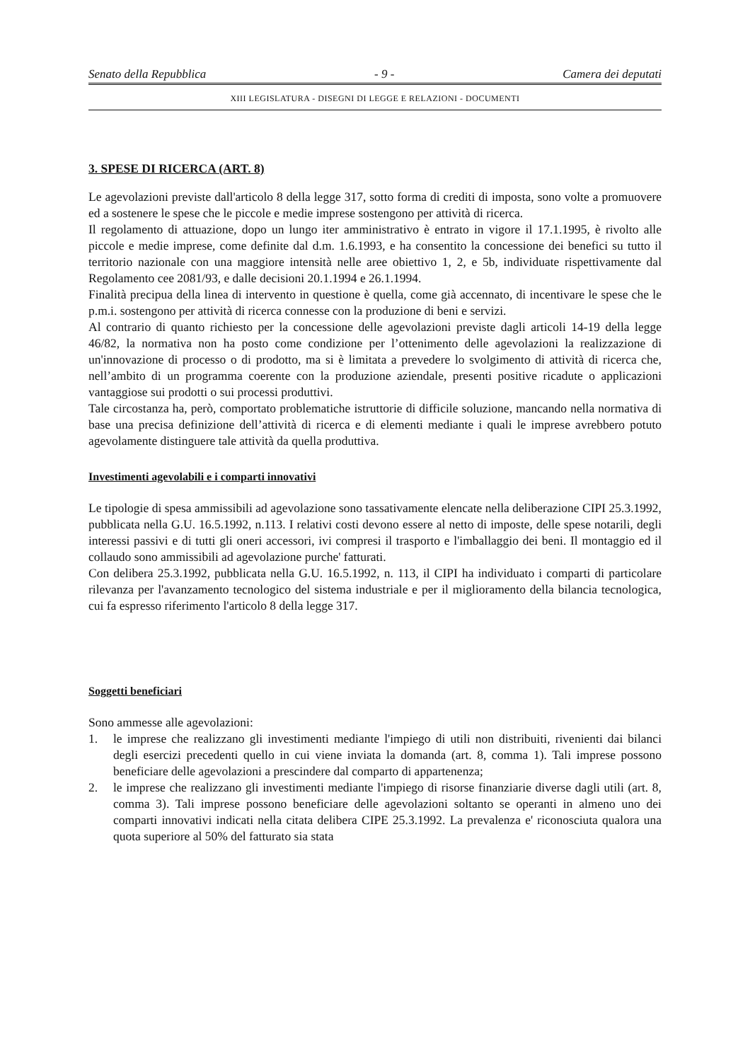Senato della Repubblica - 9 - Camera dei deputati
XIII LEGISLATURA - DISEGNI DI LEGGE E RELAZIONI - DOCUMENTI
3. SPESE DI RICERCA (ART. 8)
Le agevolazioni previste dall'articolo 8 della legge 317, sotto forma di crediti di imposta, sono volte a promuovere ed a sostenere le spese che le piccole e medie imprese sostengono per attività di ricerca.
Il regolamento di attuazione, dopo un lungo iter amministrativo è entrato in vigore il 17.1.1995, è rivolto alle piccole e medie imprese, come definite dal d.m. 1.6.1993, e ha consentito la concessione dei benefici su tutto il territorio nazionale con una maggiore intensità nelle aree obiettivo 1, 2, e 5b, individuate rispettivamente dal Regolamento cee 2081/93, e dalle decisioni 20.1.1994 e 26.1.1994.
Finalità precipua della linea di intervento in questione è quella, come già accennato, di incentivare le spese che le p.m.i. sostengono per attività di ricerca connesse con la produzione di beni e servizi.
Al contrario di quanto richiesto per la concessione delle agevolazioni previste dagli articoli 14-19 della legge 46/82, la normativa non ha posto come condizione per l’ottenimento delle agevolazioni la realizzazione di un'innovazione di processo o di prodotto, ma si è limitata a prevedere lo svolgimento di attività di ricerca che, nell’ambito di un programma coerente con la produzione aziendale, presenti positive ricadute o applicazioni vantaggiose sui prodotti o sui processi produttivi.
Tale circostanza ha, però, comportato problematiche istruttorie di difficile soluzione, mancando nella normativa di base una precisa definizione dell’attività di ricerca e di elementi mediante i quali le imprese avrebbero potuto agevolamente distinguere tale attività da quella produttiva.
Investimenti agevolabili e i comparti innovativi
Le tipologie di spesa ammissibili ad agevolazione sono tassativamente elencate nella deliberazione CIPI 25.3.1992, pubblicata nella G.U. 16.5.1992, n.113. I relativi costi devono essere al netto di imposte, delle spese notarili, degli interessi passivi e di tutti gli oneri accessori, ivi compresi il trasporto e l'imballaggio dei beni. Il montaggio ed il collaudo sono ammissibili ad agevolazione purche' fatturati.
Con delibera 25.3.1992, pubblicata nella G.U. 16.5.1992, n. 113, il CIPI ha individuato i comparti di particolare rilevanza per l'avanzamento tecnologico del sistema industriale e per il miglioramento della bilancia tecnologica, cui fa espresso riferimento l'articolo 8 della legge 317.
Soggetti beneficiari
Sono ammesse alle agevolazioni:
1. le imprese che realizzano gli investimenti mediante l'impiego di utili non distribuiti, rivenienti dai bilanci degli esercizi precedenti quello in cui viene inviata la domanda (art. 8, comma 1). Tali imprese possono beneficiare delle agevolazioni a prescindere dal comparto di appartenenza;
2. le imprese che realizzano gli investimenti mediante l'impiego di risorse finanziarie diverse dagli utili (art. 8, comma 3). Tali imprese possono beneficiare delle agevolazioni soltanto se operanti in almeno uno dei comparti innovativi indicati nella citata delibera CIPE 25.3.1992. La prevalenza e' riconosciuta qualora una quota superiore al 50% del fatturato sia stata